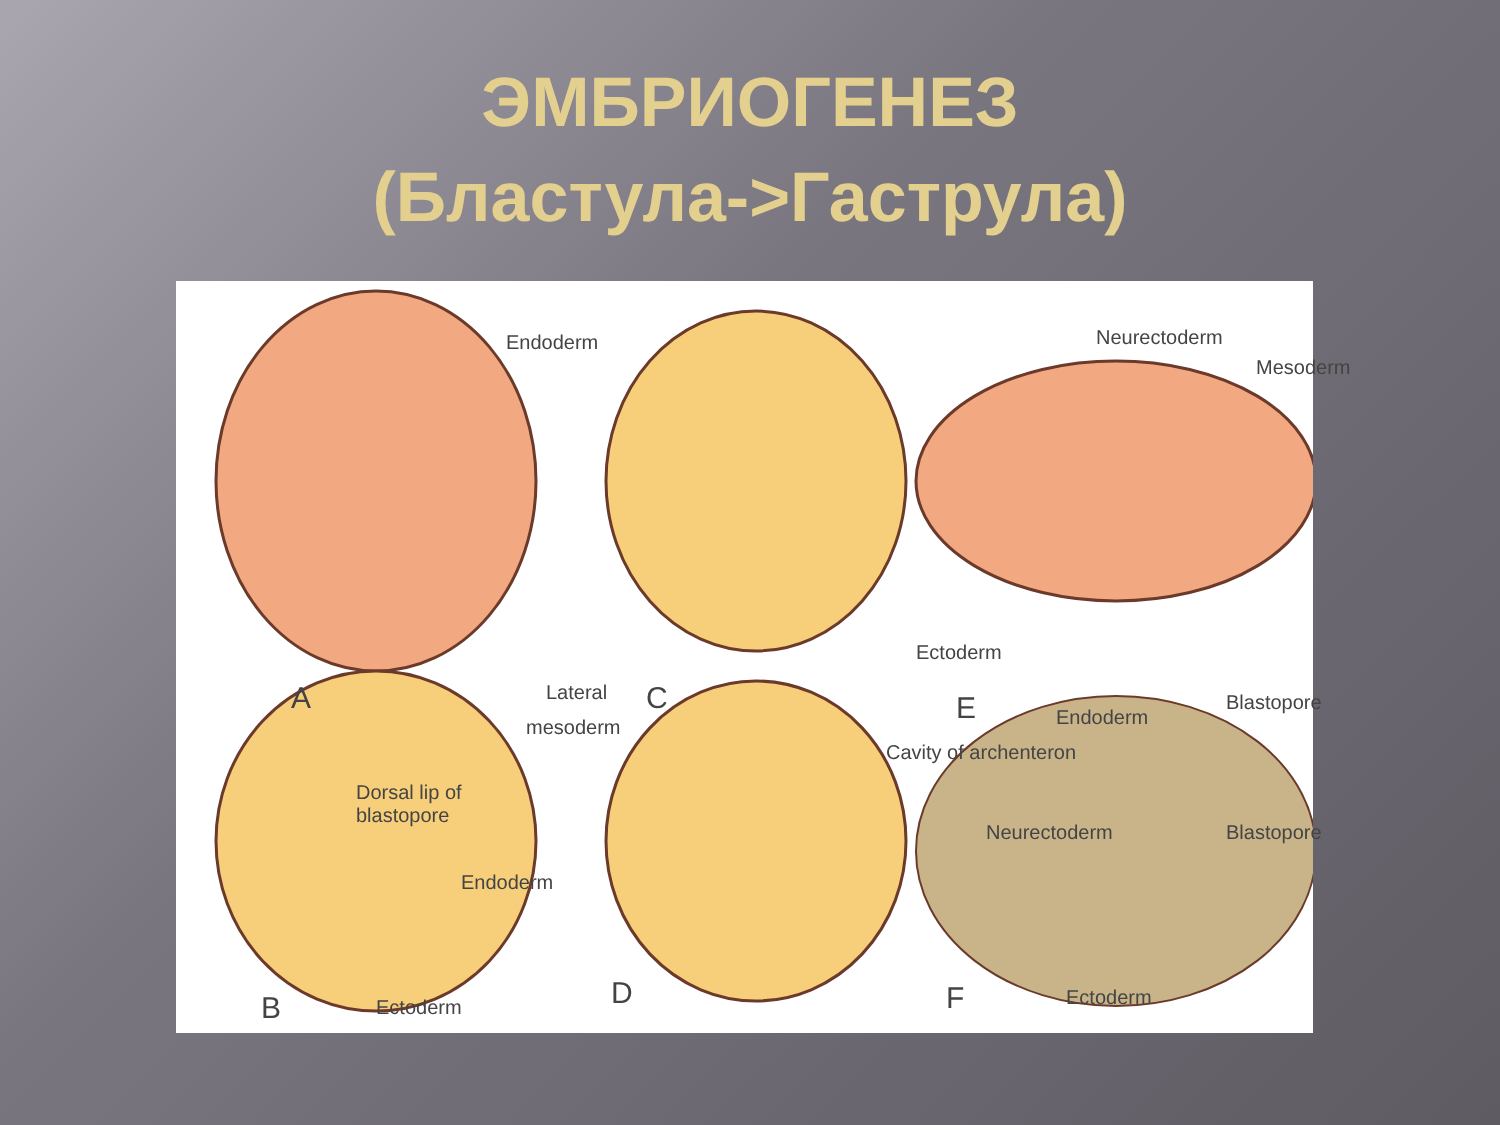ЭМБРИОГЕНЕЗ
(Бластула->Гаструла)
Endoderm
A Lateral
mesoderm
C
Neurectoderm
Mesoderm
Ectoderm
E Endoderm
Blastopore
Cavity of archenteron
Dorsal lip of
blastopore
Endoderm
Neurectoderm Blastopore
B Ectoderm D F Ectoderm